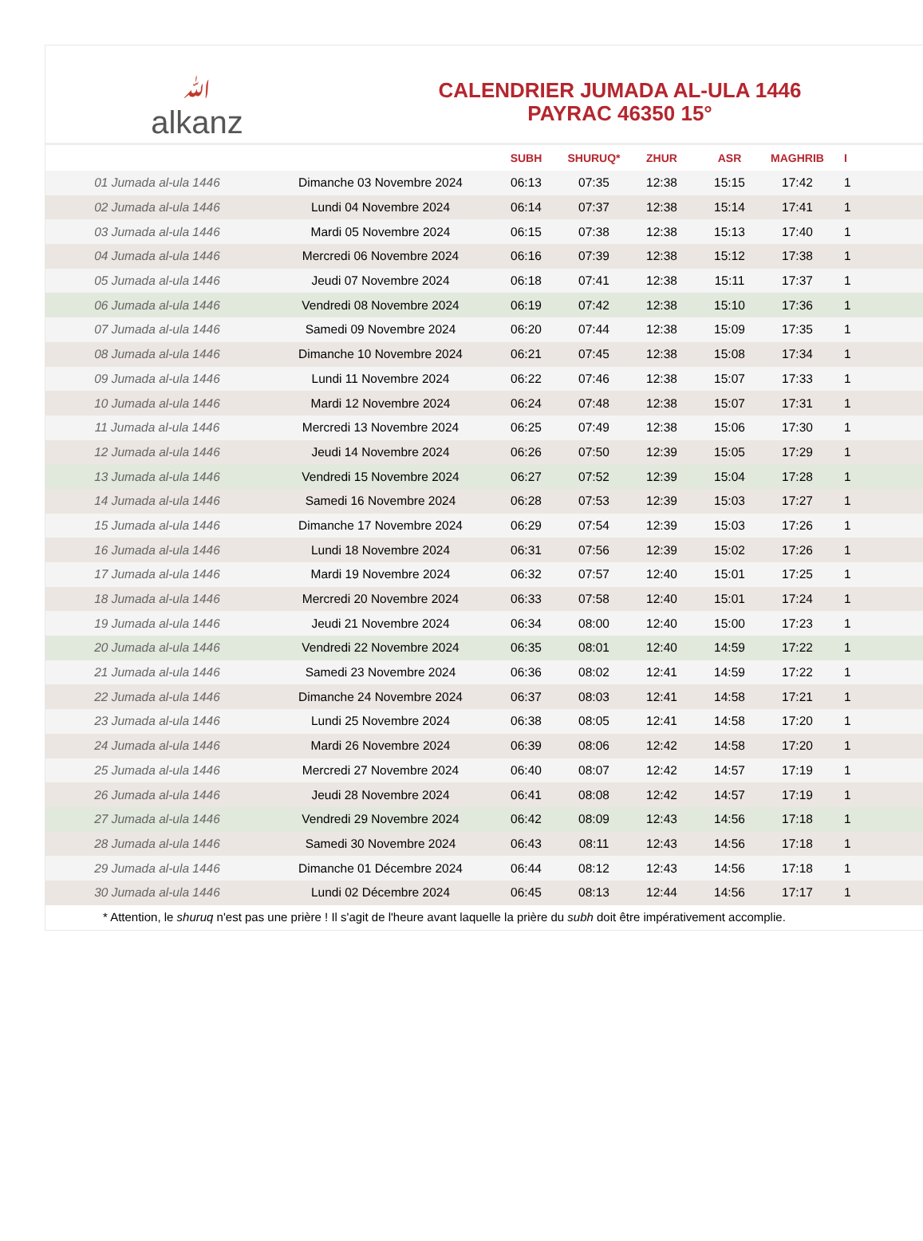ﷲalkanz
CALENDRIER JUMADA AL-ULA 1446
PAYRAC 46350 15°
| | | SUBH | SHURUQ* | ZHUR | ASR | MAGHRIB | I |
| --- | --- | --- | --- | --- | --- | --- | --- |
| 01 Jumada al-ula 1446 | Dimanche 03 Novembre 2024 | 06:13 | 07:35 | 12:38 | 15:15 | 17:42 | 1 |
| 02 Jumada al-ula 1446 | Lundi 04 Novembre 2024 | 06:14 | 07:37 | 12:38 | 15:14 | 17:41 | 1 |
| 03 Jumada al-ula 1446 | Mardi 05 Novembre 2024 | 06:15 | 07:38 | 12:38 | 15:13 | 17:40 | 1 |
| 04 Jumada al-ula 1446 | Mercredi 06 Novembre 2024 | 06:16 | 07:39 | 12:38 | 15:12 | 17:38 | 1 |
| 05 Jumada al-ula 1446 | Jeudi 07 Novembre 2024 | 06:18 | 07:41 | 12:38 | 15:11 | 17:37 | 1 |
| 06 Jumada al-ula 1446 | Vendredi 08 Novembre 2024 | 06:19 | 07:42 | 12:38 | 15:10 | 17:36 | 1 |
| 07 Jumada al-ula 1446 | Samedi 09 Novembre 2024 | 06:20 | 07:44 | 12:38 | 15:09 | 17:35 | 1 |
| 08 Jumada al-ula 1446 | Dimanche 10 Novembre 2024 | 06:21 | 07:45 | 12:38 | 15:08 | 17:34 | 1 |
| 09 Jumada al-ula 1446 | Lundi 11 Novembre 2024 | 06:22 | 07:46 | 12:38 | 15:07 | 17:33 | 1 |
| 10 Jumada al-ula 1446 | Mardi 12 Novembre 2024 | 06:24 | 07:48 | 12:38 | 15:07 | 17:31 | 1 |
| 11 Jumada al-ula 1446 | Mercredi 13 Novembre 2024 | 06:25 | 07:49 | 12:38 | 15:06 | 17:30 | 1 |
| 12 Jumada al-ula 1446 | Jeudi 14 Novembre 2024 | 06:26 | 07:50 | 12:39 | 15:05 | 17:29 | 1 |
| 13 Jumada al-ula 1446 | Vendredi 15 Novembre 2024 | 06:27 | 07:52 | 12:39 | 15:04 | 17:28 | 1 |
| 14 Jumada al-ula 1446 | Samedi 16 Novembre 2024 | 06:28 | 07:53 | 12:39 | 15:03 | 17:27 | 1 |
| 15 Jumada al-ula 1446 | Dimanche 17 Novembre 2024 | 06:29 | 07:54 | 12:39 | 15:03 | 17:26 | 1 |
| 16 Jumada al-ula 1446 | Lundi 18 Novembre 2024 | 06:31 | 07:56 | 12:39 | 15:02 | 17:26 | 1 |
| 17 Jumada al-ula 1446 | Mardi 19 Novembre 2024 | 06:32 | 07:57 | 12:40 | 15:01 | 17:25 | 1 |
| 18 Jumada al-ula 1446 | Mercredi 20 Novembre 2024 | 06:33 | 07:58 | 12:40 | 15:01 | 17:24 | 1 |
| 19 Jumada al-ula 1446 | Jeudi 21 Novembre 2024 | 06:34 | 08:00 | 12:40 | 15:00 | 17:23 | 1 |
| 20 Jumada al-ula 1446 | Vendredi 22 Novembre 2024 | 06:35 | 08:01 | 12:40 | 14:59 | 17:22 | 1 |
| 21 Jumada al-ula 1446 | Samedi 23 Novembre 2024 | 06:36 | 08:02 | 12:41 | 14:59 | 17:22 | 1 |
| 22 Jumada al-ula 1446 | Dimanche 24 Novembre 2024 | 06:37 | 08:03 | 12:41 | 14:58 | 17:21 | 1 |
| 23 Jumada al-ula 1446 | Lundi 25 Novembre 2024 | 06:38 | 08:05 | 12:41 | 14:58 | 17:20 | 1 |
| 24 Jumada al-ula 1446 | Mardi 26 Novembre 2024 | 06:39 | 08:06 | 12:42 | 14:58 | 17:20 | 1 |
| 25 Jumada al-ula 1446 | Mercredi 27 Novembre 2024 | 06:40 | 08:07 | 12:42 | 14:57 | 17:19 | 1 |
| 26 Jumada al-ula 1446 | Jeudi 28 Novembre 2024 | 06:41 | 08:08 | 12:42 | 14:57 | 17:19 | 1 |
| 27 Jumada al-ula 1446 | Vendredi 29 Novembre 2024 | 06:42 | 08:09 | 12:43 | 14:56 | 17:18 | 1 |
| 28 Jumada al-ula 1446 | Samedi 30 Novembre 2024 | 06:43 | 08:11 | 12:43 | 14:56 | 17:18 | 1 |
| 29 Jumada al-ula 1446 | Dimanche 01 Décembre 2024 | 06:44 | 08:12 | 12:43 | 14:56 | 17:18 | 1 |
| 30 Jumada al-ula 1446 | Lundi 02 Décembre 2024 | 06:45 | 08:13 | 12:44 | 14:56 | 17:17 | 1 |
* Attention, le shuruq n'est pas une prière ! Il s'agit de l'heure avant laquelle la prière du subh doit être impérativement accomplie.